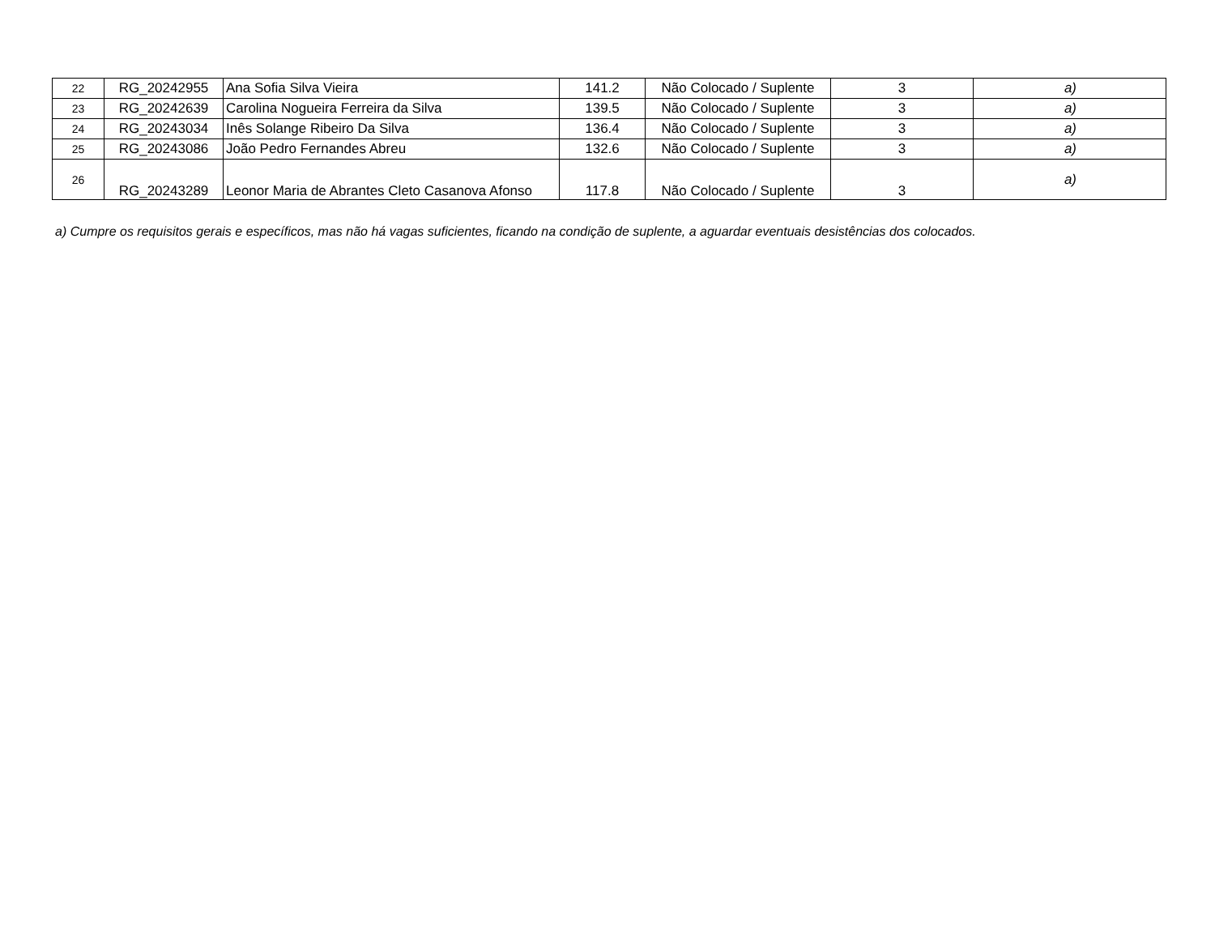| 22 | RG_20242955 | Ana Sofia Silva Vieira | 141.2 | Não Colocado / Suplente | 3 | a) |
| 23 | RG_20242639 | Carolina Nogueira Ferreira da Silva | 139.5 | Não Colocado / Suplente | 3 | a) |
| 24 | RG_20243034 | Inês Solange Ribeiro Da Silva | 136.4 | Não Colocado / Suplente | 3 | a) |
| 25 | RG_20243086 | João Pedro Fernandes Abreu | 132.6 | Não Colocado / Suplente | 3 | a) |
| 26 | RG_20243289 | Leonor Maria de Abrantes Cleto Casanova Afonso | 117.8 | Não Colocado / Suplente | 3 | a) |
a) Cumpre os requisitos gerais e específicos, mas não há vagas suficientes, ficando na condição de suplente, a aguardar eventuais desistências dos colocados.